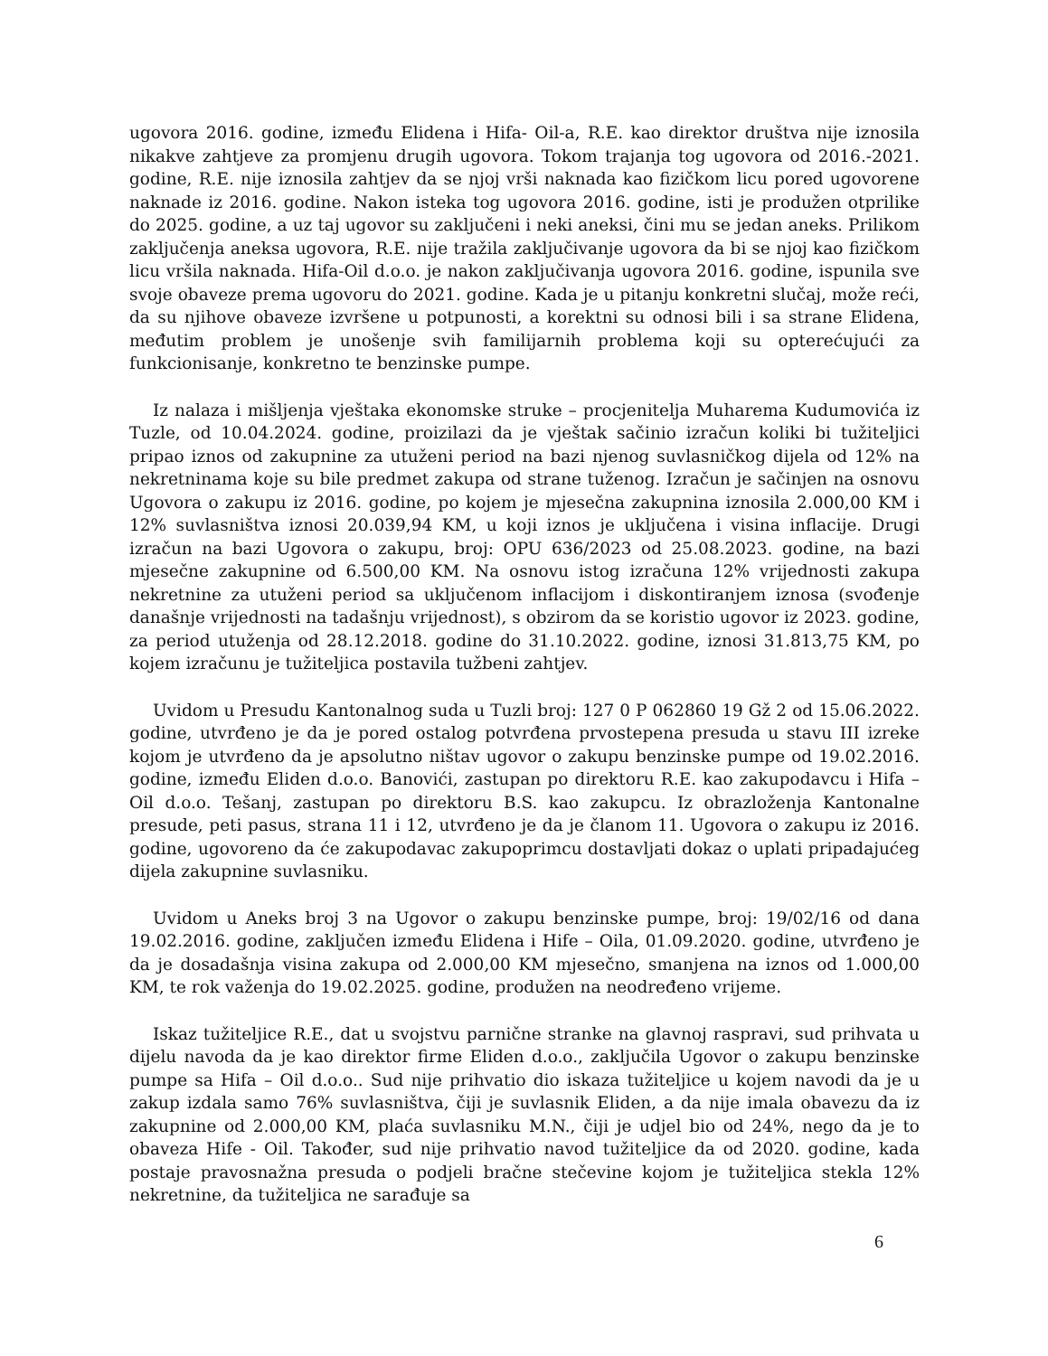ugovora 2016. godine, između Elidena i Hifa- Oil-a, R.E. kao direktor društva nije iznosila nikakve zahtjeve za promjenu drugih ugovora. Tokom trajanja tog ugovora od 2016.-2021. godine, R.E. nije iznosila zahtjev da se njoj vrši naknada kao fizičkom licu pored ugovorene naknade iz 2016. godine. Nakon isteka tog ugovora 2016. godine, isti je produžen otprilike do 2025. godine, a uz taj ugovor su zaključeni i neki aneksi, čini mu se jedan aneks. Prilikom zaključenja aneksa ugovora, R.E. nije tražila zaključivanje ugovora da bi se njoj kao fizičkom licu vršila naknada. Hifa-Oil d.o.o. je nakon zaključivanja ugovora 2016. godine, ispunila sve svoje obaveze prema ugovoru do 2021. godine. Kada je u pitanju konkretni slučaj, može reći, da su njihove obaveze izvršene u potpunosti, a korektni su odnosi bili i sa strane Elidena, međutim problem je unošenje svih familijarnih problema koji su opterećujući za funkcionisanje, konkretno te benzinske pumpe.
Iz nalaza i mišljenja vještaka ekonomske struke – procjenitelja Muharema Kudumovića iz Tuzle, od 10.04.2024. godine, proizilazi da je vještak sačinio izračun koliki bi tužiteljici pripao iznos od zakupnine za utuženi period na bazi njenog suvlasničkog dijela od 12% na nekretninama koje su bile predmet zakupa od strane tuženog. Izračun je sačinjen na osnovu Ugovora o zakupu iz 2016. godine, po kojem je mjesečna zakupnina iznosila 2.000,00 KM i 12% suvlasništva iznosi 20.039,94 KM, u koji iznos je uključena i visina inflacije. Drugi izračun na bazi Ugovora o zakupu, broj: OPU 636/2023 od 25.08.2023. godine, na bazi mjesečne zakupnine od 6.500,00 KM. Na osnovu istog izračuna 12% vrijednosti zakupa nekretnine za utuženi period sa uključenom inflacijom i diskontiranjem iznosa (svođenje današnje vrijednosti na tadašnju vrijednost), s obzirom da se koristio ugovor iz 2023. godine, za period utuženja od 28.12.2018. godine do 31.10.2022. godine, iznosi 31.813,75 KM, po kojem izračunu je tužiteljica postavila tužbeni zahtjev.
Uvidom u Presudu Kantonalnog suda u Tuzli broj: 127 0 P 062860 19 Gž 2 od 15.06.2022. godine, utvrđeno je da je pored ostalog potvrđena prvostepena presuda u stavu III izreke kojom je utvrđeno da je apsolutno ništav ugovor o zakupu benzinske pumpe od 19.02.2016. godine, između Eliden d.o.o. Banovići, zastupan po direktoru R.E. kao zakupodavcu i Hifa – Oil d.o.o. Tešanj, zastupan po direktoru B.S. kao zakupcu. Iz obrazloženja Kantonalne presude, peti pasus, strana 11 i 12, utvrđeno je da je članom 11. Ugovora o zakupu iz 2016. godine, ugovoreno da će zakupodavac zakupoprimcu dostavljati dokaz o uplati pripadajućeg dijela zakupnine suvlasniku.
Uvidom u Aneks broj 3 na Ugovor o zakupu benzinske pumpe, broj: 19/02/16 od dana 19.02.2016. godine, zaključen između Elidena i Hife – Oila, 01.09.2020. godine, utvrđeno je da je dosadašnja visina zakupa od 2.000,00 KM mjesečno, smanjena na iznos od 1.000,00 KM, te rok važenja do 19.02.2025. godine, produžen na neodređeno vrijeme.
Iskaz tužiteljice R.E., dat u svojstvu parnične stranke na glavnoj raspravi, sud prihvata u dijelu navoda da je kao direktor firme Eliden d.o.o., zaključila Ugovor o zakupu benzinske pumpe sa Hifa – Oil d.o.o.. Sud nije prihvatio dio iskaza tužiteljice u kojem navodi da je u zakup izdala samo 76% suvlasništva, čiji je suvlasnik Eliden, a da nije imala obavezu da iz zakupnine od 2.000,00 KM, plaća suvlasniku M.N., čiji je udjel bio od 24%, nego da je to obaveza Hife - Oil. Također, sud nije prihvatio navod tužiteljice da od 2020. godine, kada postaje pravosnažna presuda o podjeli bračne stečevine kojom je tužiteljica stekla 12% nekretnine, da tužiteljica ne sarađuje sa
6